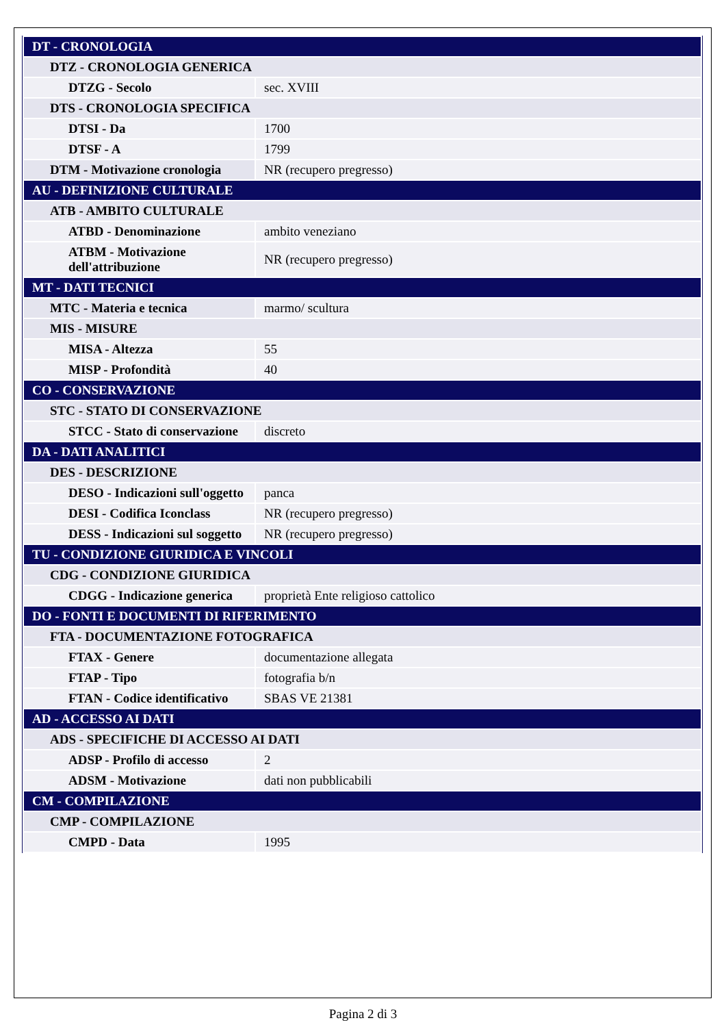| DT - CRONOLOGIA | |
| DTZ - CRONOLOGIA GENERICA | |
| DTZG - Secolo | sec. XVIII |
| DTS - CRONOLOGIA SPECIFICA | |
| DTSI - Da | 1700 |
| DTSF - A | 1799 |
| DTM - Motivazione cronologia | NR (recupero pregresso) |
| AU - DEFINIZIONE CULTURALE | |
| ATB - AMBITO CULTURALE | |
| ATBD - Denominazione | ambito veneziano |
| ATBM - Motivazione dell'attribuzione | NR (recupero pregresso) |
| MT - DATI TECNICI | |
| MTC - Materia e tecnica | marmo/ scultura |
| MIS - MISURE | |
| MISA - Altezza | 55 |
| MISP - Profondità | 40 |
| CO - CONSERVAZIONE | |
| STC - STATO DI CONSERVAZIONE | |
| STCC - Stato di conservazione | discreto |
| DA - DATI ANALITICI | |
| DES - DESCRIZIONE | |
| DESO - Indicazioni sull'oggetto | panca |
| DESI - Codifica Iconclass | NR (recupero pregresso) |
| DESS - Indicazioni sul soggetto | NR (recupero pregresso) |
| TU - CONDIZIONE GIURIDICA E VINCOLI | |
| CDG - CONDIZIONE GIURIDICA | |
| CDGG - Indicazione generica | proprietà Ente religioso cattolico |
| DO - FONTI E DOCUMENTI DI RIFERIMENTO | |
| FTA - DOCUMENTAZIONE FOTOGRAFICA | |
| FTAX - Genere | documentazione allegata |
| FTAP - Tipo | fotografia b/n |
| FTAN - Codice identificativo | SBAS VE 21381 |
| AD - ACCESSO AI DATI | |
| ADS - SPECIFICHE DI ACCESSO AI DATI | |
| ADSP - Profilo di accesso | 2 |
| ADSM - Motivazione | dati non pubblicabili |
| CM - COMPILAZIONE | |
| CMP - COMPILAZIONE | |
| CMPD - Data | 1995 |
Pagina 2 di 3